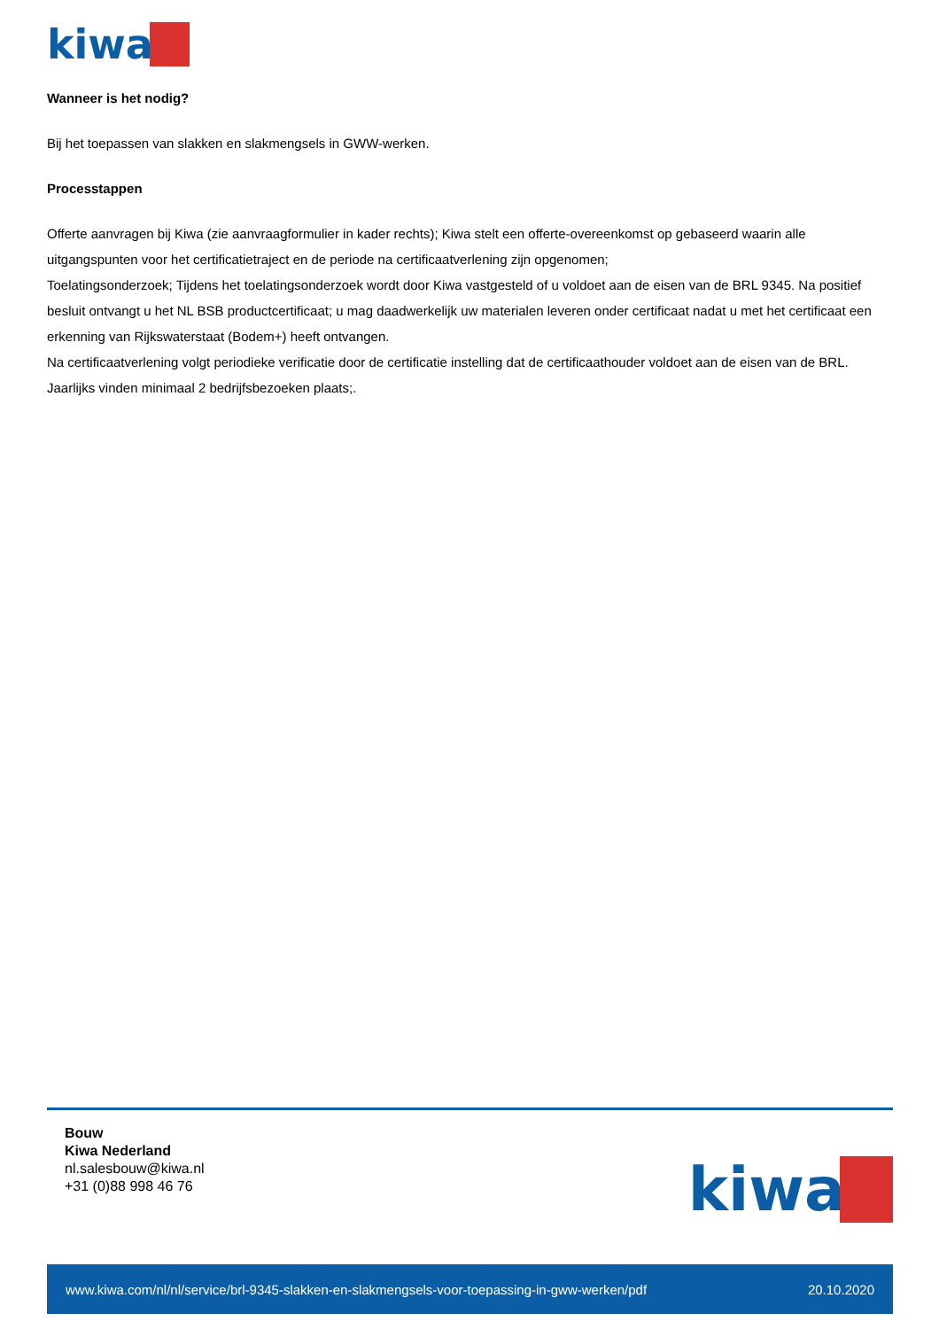kiwa
Wanneer is het nodig?
Bij het toepassen van slakken en slakmengsels in GWW-werken.
Processtappen
Offerte aanvragen bij Kiwa (zie aanvraagformulier in kader rechts); Kiwa stelt een offerte-overeenkomst op gebaseerd waarin alle uitgangspunten voor het certificatietraject en de periode na certificaatverlening zijn opgenomen;
Toelatingsonderzoek; Tijdens het toelatingsonderzoek wordt door Kiwa vastgesteld of u voldoet aan de eisen van de BRL 9345. Na positief besluit ontvangt u het NL BSB productcertificaat; u mag daadwerkelijk uw materialen leveren onder certificaat nadat u met het certificaat een erkenning van Rijkswaterstaat (Bodem+) heeft ontvangen.
Na certificaatverlening volgt periodieke verificatie door de certificatie instelling dat de certificaathouder voldoet aan de eisen van de BRL. Jaarlijks vinden minimaal 2 bedrijfsbezoeken plaats;.
Bouw
Kiwa Nederland
nl.salesbouw@kiwa.nl
+31 (0)88 998 46 76
kiwa
www.kiwa.com/nl/nl/service/brl-9345-slakken-en-slakmengsels-voor-toepassing-in-gww-werken/pdf 20.10.2020